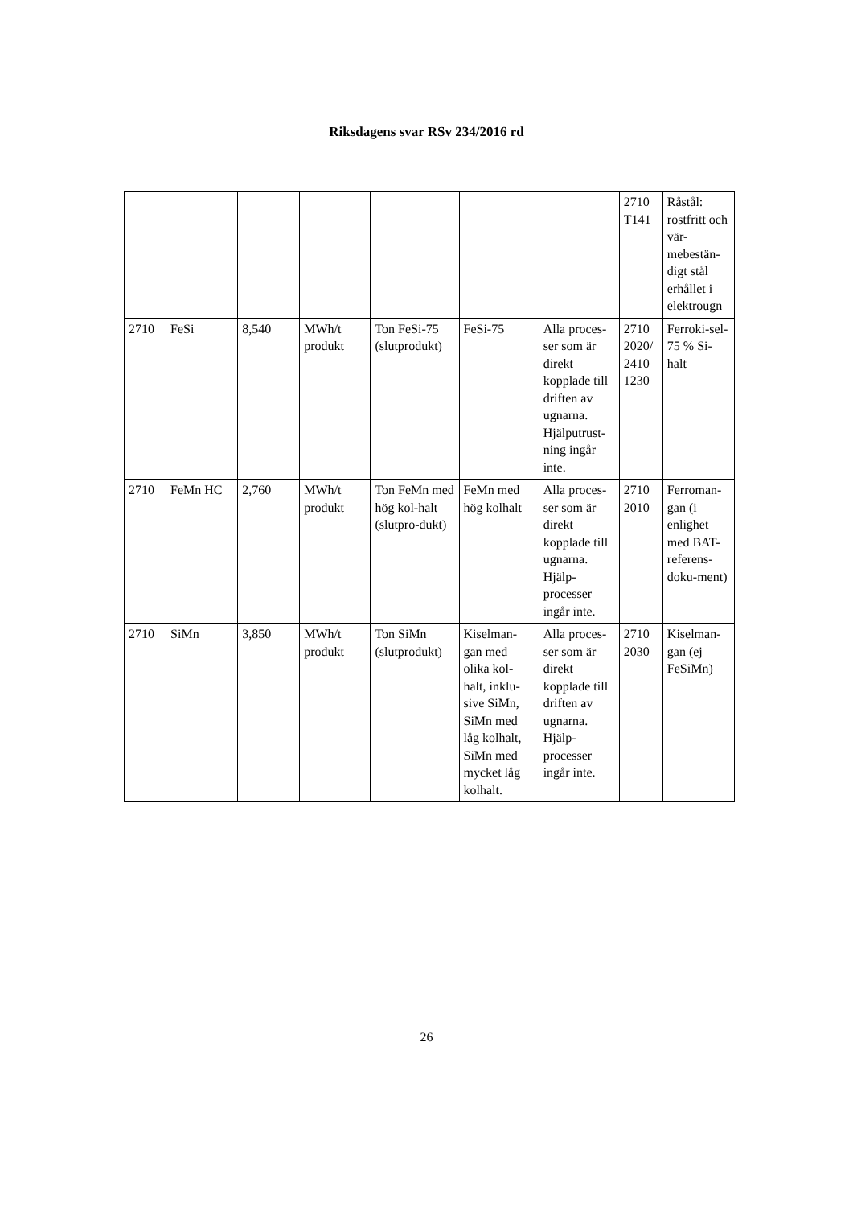Riksdagens svar RSv 234/2016 rd
| | | | | | | | 2710 T141 | Råstål: rostfritt och vär-mebestän-digt stål erhållet i elektrougn |
| 2710 | FeSi | 8,540 | MWh/t produkt | Ton FeSi-75 (slutprodukt) | FeSi-75 | Alla proces-ser som är direkt kopplade till driften av ugnarna. Hjälputrust-ning ingår inte. | 2710 2020/ 2410 1230 | Ferroki-sel-75 % Si-halt |
| 2710 | FeMn HC | 2,760 | MWh/t produkt | Ton FeMn med hög kol-halt (slutpro-dukt) | FeMn med hög kolhalt | Alla proces-ser som är direkt kopplade till ugnarna. Hjälp-processer ingår inte. | 2710 2010 | Ferroman-gan (i enlighet med BAT-referens-doku-ment) |
| 2710 | SiMn | 3,850 | MWh/t produkt | Ton SiMn (slutprodukt) | Kiselman-gan med olika kol-halt, inklu-sive SiMn, SiMn med låg kolhalt, SiMn med mycket låg kolhalt. | Alla proces-ser som är direkt kopplade till driften av ugnarna. Hjälp-processer ingår inte. | 2710 2030 | Kiselman-gan (ej FeSiMn) |
26